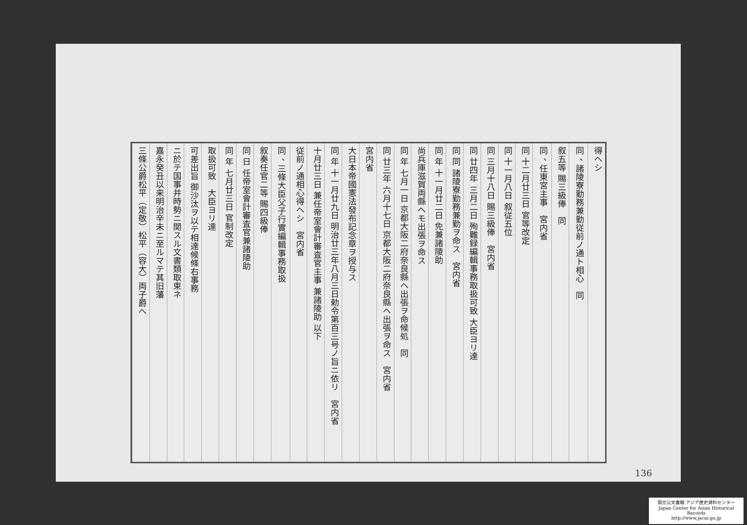| 三條公爵松平（定敬）松平（容大）両子爵ヘ | 嘉永癸丑以来明治辛未ニ至ルマテ其旧藩 | ニ於テ国事并時勢ニ関スル文書類取束ネ | 可差出旨 御沙汰ヲ以テ相達候條右事務 | 取扱可致 大臣ヨリ達 | 同 年 七月廿三日 官制改定 | 同 日 任帝室會計審査官兼諸陵助 | 叙奏任官二等 賜四級俸 | 同 、 三條大臣父子行實編輯事務取扱 | 従前ノ通相心得ヘシ 宮内省 | 十月廿三日 兼任帝室會計審査官主事 兼諸陵助 以下 | 同 年 十一月廿九日 明治廿三年八月三日勅令第百三号ノ旨ニ依リ 宮内省 | 大日本帝國憲法發布記念章ヲ授与ス | 宮内省 | 同 廿三年 六月十七日 京都大阪二府奈良縣ヘ出張ヲ命ス 宮内省 | 同 年 七月一日 京都大阪二府奈良縣ヘ出張ヲ命候処 同 | 尚兵庫滋賀両縣ヘモ出張ヲ命ス | 同 年 十一月廿二日 免兼諸陵助 | 同 同 諸陵寮勤務兼勤ヲ命ス 宮内省 | 同 廿四年 三月二日 殉難録編輯事務取扱可致 大臣ヨリ達 | 同 三月十八日 賜三級俸 宮内省 | 同 十一月八日 叙従五位 | 同 十二月廿三日 官等改定 | 同 、 任東宮主事 宮内省 | 叙五等 賜三級俸 同 | 同 、 諸陵寮勤務兼勤従前ノ通ト相心 同 | 得ヘシ |
136
国立公文書館 アジア歴史資料センター
Japan Center for Asian Historical Records
http://www.jacar.go.jp